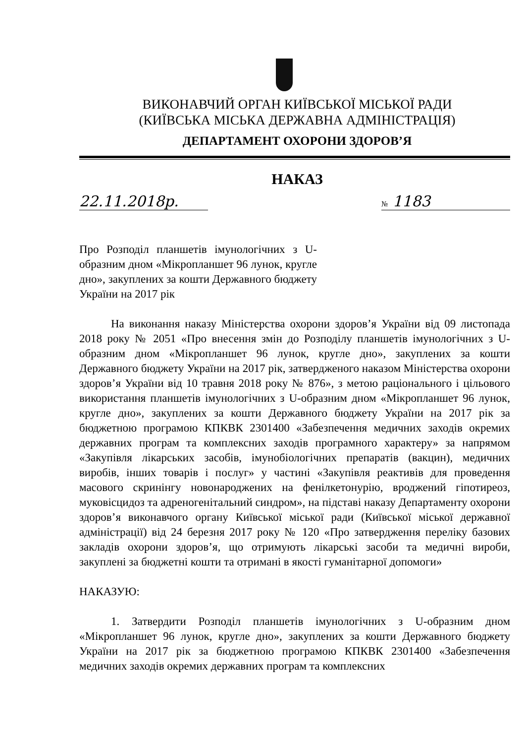ВИКОНАВЧИЙ ОРГАН КИЇВСЬКОЇ МІСЬКОЇ РАДИ
(КИЇВСЬКА МІСЬКА ДЕРЖАВНА АДМІНІСТРАЦІЯ)
ДЕПАРТАМЕНТ ОХОРОНИ ЗДОРОВ’Я
НАКАЗ
22.11.2018р. № 1183
Про Розподіл планшетів імунологічних з U-образним дном «Мікропланшет 96 лунок, кругле дно», закуплених за кошти Державного бюджету України на 2017 рік
На виконання наказу Міністерства охорони здоров’я України від 09 листопада 2018 року № 2051 «Про внесення змін до Розподілу планшетів імунологічних з U-образним дном «Мікропланшет 96 лунок, кругле дно», закуплених за кошти Державного бюджету України на 2017 рік, затвердженого наказом Міністерства охорони здоров’я України від 10 травня 2018 року № 876», з метою раціонального і цільового використання планшетів імунологічних з U-образним дном «Мікропланшет 96 лунок, кругле дно», закуплених за кошти Державного бюджету України на 2017 рік за бюджетною програмою КПКВК 2301400 «Забезпечення медичних заходів окремих державних програм та комплексних заходів програмного характеру» за напрямом «Закупівля лікарських засобів, імунобіологічних препаратів (вакцин), медичних виробів, інших товарів і послуг» у частині «Закупівля реактивів для проведення масового скринінгу новонароджених на фенілкетонурію, вроджений гіпотиреоз, муковісцидоз та адреногенітальний синдром», на підставі наказу Департаменту охорони здоров’я виконавчого органу Київської міської ради (Київської міської державної адміністрації) від 24 березня 2017 року № 120 «Про затвердження переліку базових закладів охорони здоров’я, що отримують лікарські засоби та медичні вироби, закуплені за бюджетні кошти та отримані в якості гуманітарної допомоги»
НАКАЗУЮ:
1. Затвердити Розподіл планшетів імунологічних з U-образним дном «Мікропланшет 96 лунок, кругле дно», закуплених за кошти Державного бюджету України на 2017 рік за бюджетною програмою КПКВК 2301400 «Забезпечення медичних заходів окремих державних програм та комплексних